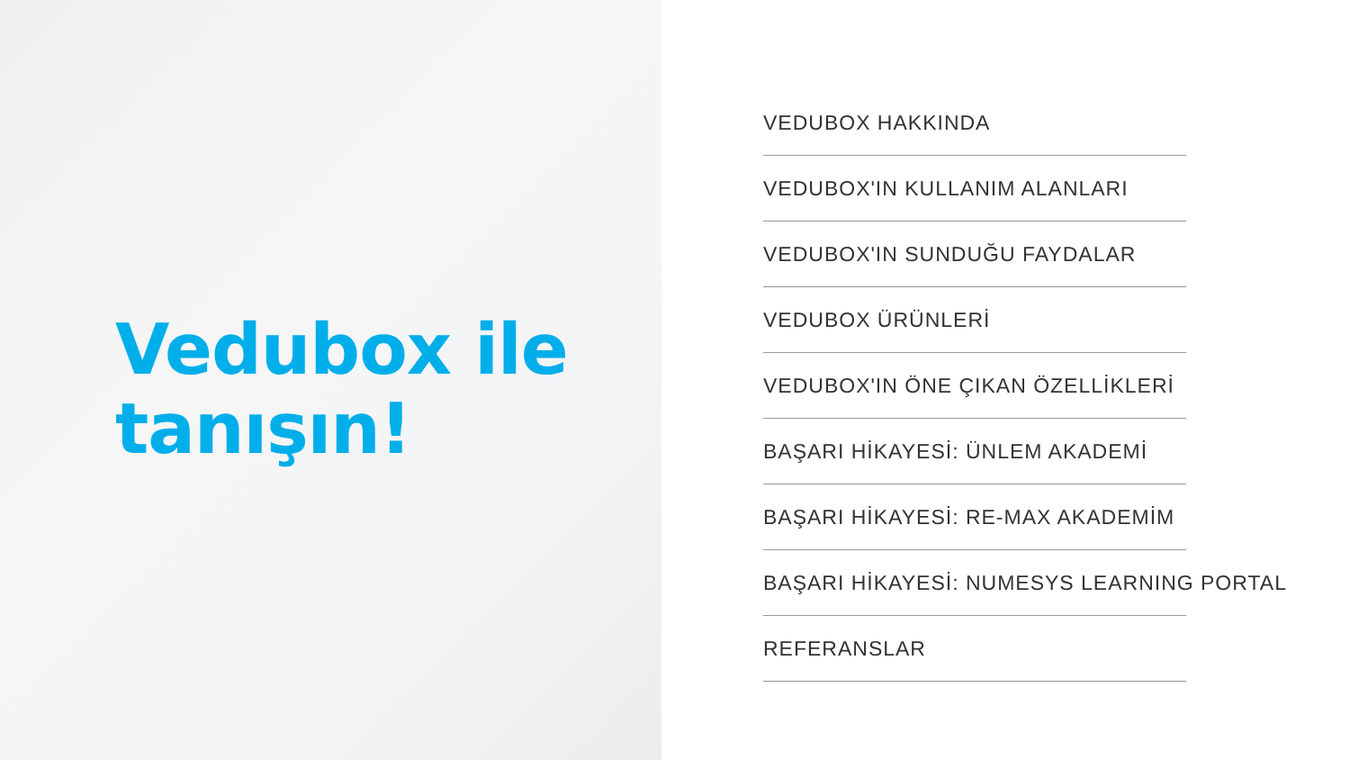Vedubox ile
tanışın!
VEDUBOX HAKKINDA
VEDUBOX'IN KULLANIM ALANLARI
VEDUBOX'IN SUNDUĞU FAYDALAR
VEDUBOX ÜRÜNLERİ
VEDUBOX'IN ÖNE ÇIKAN ÖZELLİKLERİ
BAŞARI HİKAYESİ: ÜNLEM AKADEMİ
BAŞARI HİKAYESİ: RE-MAX AKADEMİM
BAŞARI HİKAYESİ: NUMESYS LEARNING PORTAL
REFERANSLAR